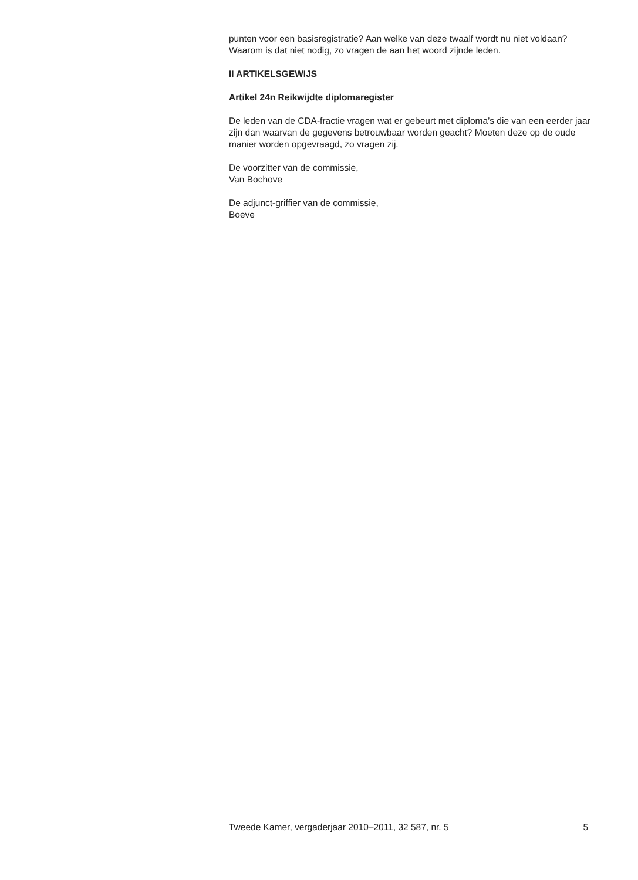punten voor een basisregistratie? Aan welke van deze twaalf wordt nu niet voldaan? Waarom is dat niet nodig, zo vragen de aan het woord zijnde leden.
II ARTIKELSGEWIJS
Artikel 24n Reikwijdte diplomaregister
De leden van de CDA-fractie vragen wat er gebeurt met diploma’s die van een eerder jaar zijn dan waarvan de gegevens betrouwbaar worden geacht? Moeten deze op de oude manier worden opgevraagd, zo vragen zij.
De voorzitter van de commissie,
Van Bochove
De adjunct-griffier van de commissie,
Boeve
Tweede Kamer, vergaderjaar 2010–2011, 32 587, nr. 5 5